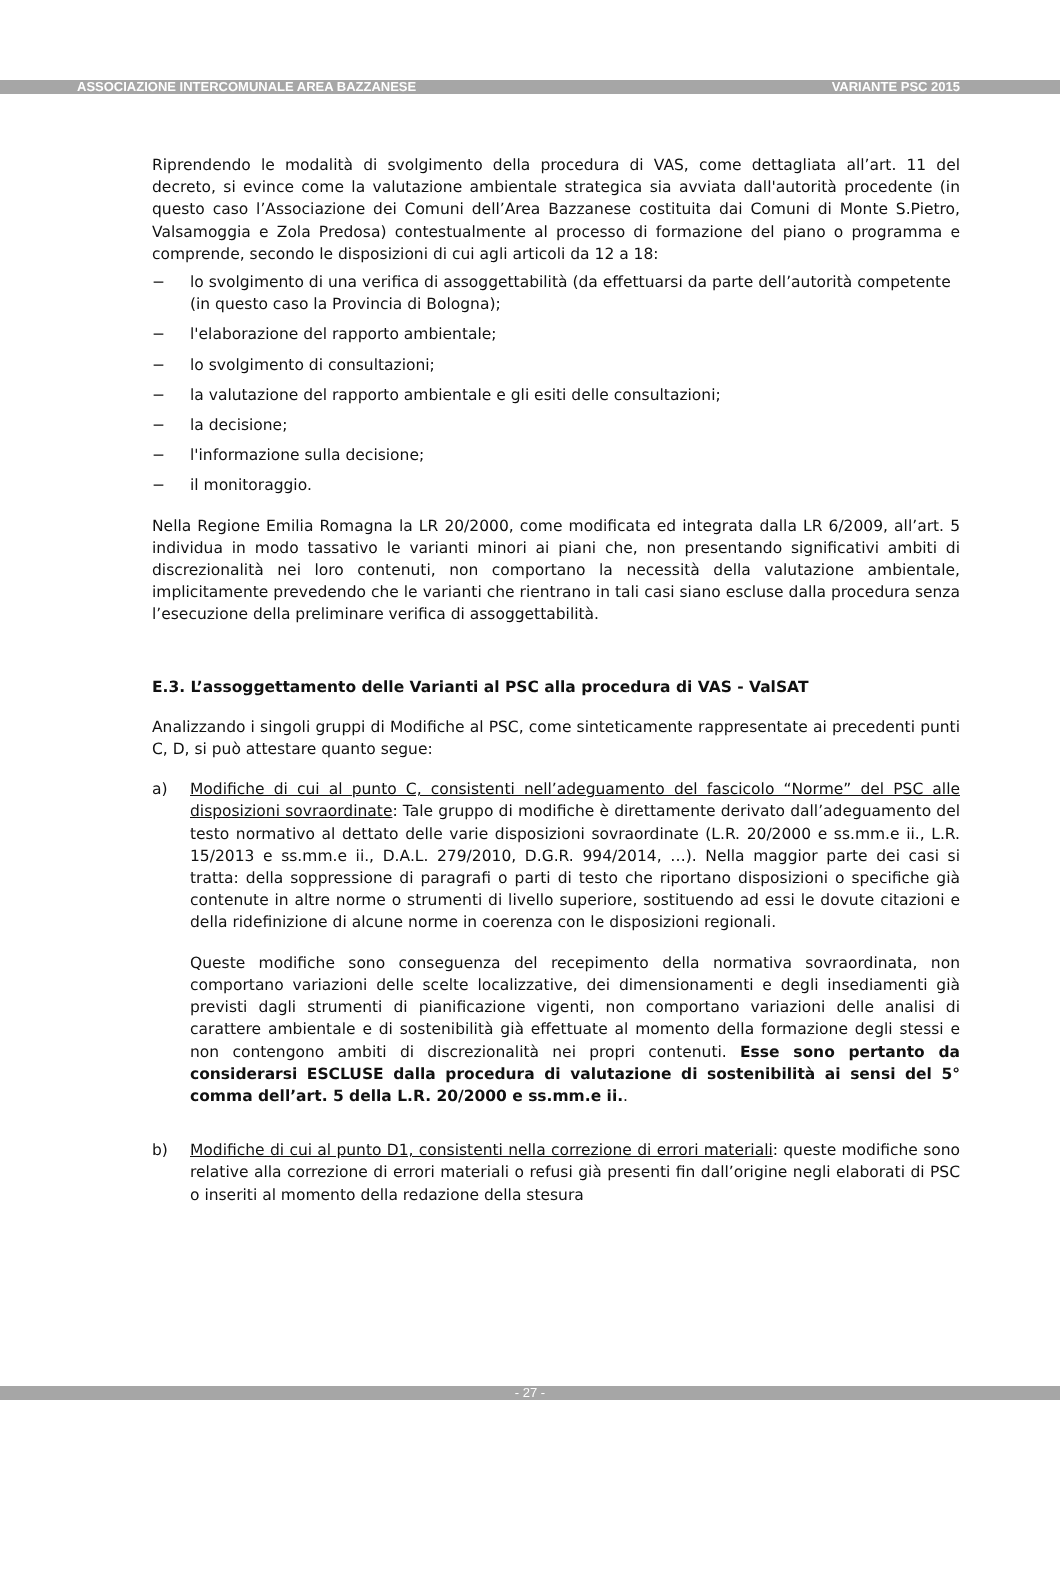ASSOCIAZIONE INTERCOMUNALE AREA BAZZANESE VARIANTE PSC 2015
Riprendendo le modalità di svolgimento della procedura di VAS, come dettagliata all’art. 11 del decreto, si evince come la valutazione ambientale strategica sia avviata dall'autorità procedente (in questo caso l’Associazione dei Comuni dell’Area Bazzanese costituita dai Comuni di Monte S.Pietro, Valsamoggia e Zola Predosa) contestualmente al processo di formazione del piano o programma e comprende, secondo le disposizioni di cui agli articoli da 12 a 18:
− lo svolgimento di una verifica di assoggettabilità (da effettuarsi da parte dell’autorità competente (in questo caso la Provincia di Bologna);
− l'elaborazione del rapporto ambientale;
− lo svolgimento di consultazioni;
− la valutazione del rapporto ambientale e gli esiti delle consultazioni;
− la decisione;
− l'informazione sulla decisione;
− il monitoraggio.
Nella Regione Emilia Romagna la LR 20/2000, come modificata ed integrata dalla LR 6/2009, all’art. 5 individua in modo tassativo le varianti minori ai piani che, non presentando significativi ambiti di discrezionalità nei loro contenuti, non comportano la necessità della valutazione ambientale, implicitamente prevedendo che le varianti che rientrano in tali casi siano escluse dalla procedura senza l’esecuzione della preliminare verifica di assoggettabilità.
E.3. L’assoggettamento delle Varianti al PSC alla procedura di VAS - ValSAT
Analizzando i singoli gruppi di Modifiche al PSC, come sinteticamente rappresentate ai precedenti punti C, D, si può attestare quanto segue:
a) Modifiche di cui al punto C, consistenti nell’adeguamento del fascicolo “Norme” del PSC alle disposizioni sovraordinate: Tale gruppo di modifiche è direttamente derivato dall’adeguamento del testo normativo al dettato delle varie disposizioni sovraordinate (L.R. 20/2000 e ss.mm.e ii., L.R. 15/2013 e ss.mm.e ii., D.A.L. 279/2010, D.G.R. 994/2014, …). Nella maggior parte dei casi si tratta: della soppressione di paragrafi o parti di testo che riportano disposizioni o specifiche già contenute in altre norme o strumenti di livello superiore, sostituendo ad essi le dovute citazioni e della ridefinizione di alcune norme in coerenza con le disposizioni regionali.
Queste modifiche sono conseguenza del recepimento della normativa sovraordinata, non comportano variazioni delle scelte localizzative, dei dimensionamenti e degli insediamenti già previsti dagli strumenti di pianificazione vigenti, non comportano variazioni delle analisi di carattere ambientale e di sostenibilità già effettuate al momento della formazione degli stessi e non contengono ambiti di discrezionalità nei propri contenuti. Esse sono pertanto da considerarsi ESCLUSE dalla procedura di valutazione di sostenibilità ai sensi del 5° comma dell’art. 5 della L.R. 20/2000 e ss.mm.e ii..
b) Modifiche di cui al punto D1, consistenti nella correzione di errori materiali: queste modifiche sono relative alla correzione di errori materiali o refusi già presenti fin dall’origine negli elaborati di PSC o inseriti al momento della redazione della stesura
- 27 -